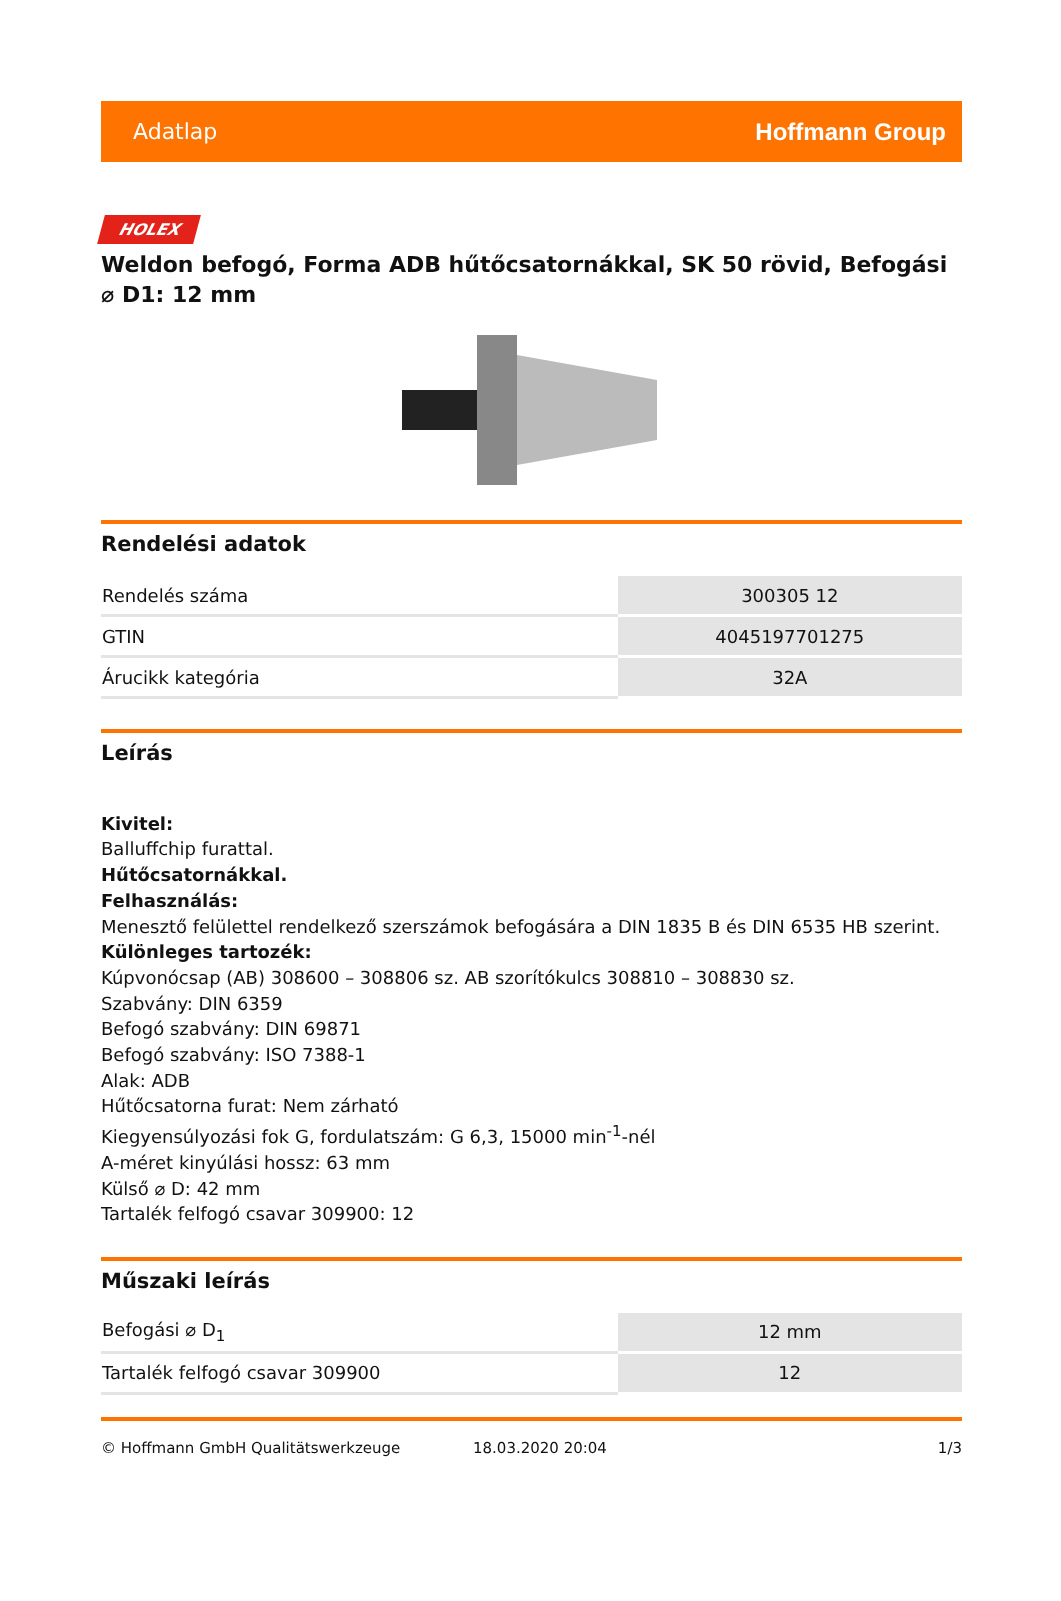Adatlap Hoffmann Group
HOLEX
Weldon befogó, Forma ADB hűtőcsatornákkal, SK 50 rövid, Befogási ⌀ D1: 12 mm
Rendelési adatok
| Rendelés száma | 300305 12 |
| GTIN | 4045197701275 |
| Árucikk kategória | 32A |
Leírás
Kivitel:
Balluffchip furattal.
Hűtőcsatornákkal.
Felhasználás:
Menesztő felülettel rendelkező szerszámok befogására a DIN 1835 B és DIN 6535 HB szerint.
Különleges tartozék:
Kúpvonócsap (AB) 308600 – 308806 sz. AB szorítókulcs 308810 – 308830 sz.
Szabvány: DIN 6359
Befogó szabvány: DIN 69871
Befogó szabvány: ISO 7388-1
Alak: ADB
Hűtőcsatorna furat: Nem zárható
Kiegyensúlyozási fok G, fordulatszám: G 6,3, 15000 min<sup>-1</sup>-nél
A-méret kinyúlási hossz: 63 mm
Külső ⌀ D: 42 mm
Tartalék felfogó csavar 309900: 12
Műszaki leírás
| Befogási ⌀ D<sub>1</sub> | 12 mm |
| Tartalék felfogó csavar 309900 | 12 |
© Hoffmann GmbH Qualitätswerkzeuge 18.03.2020 20:04 1/3